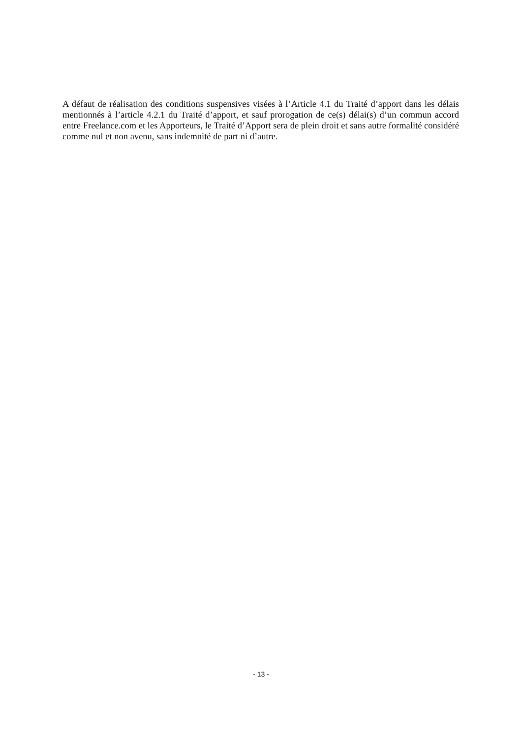A défaut de réalisation des conditions suspensives visées à l’Article 4.1 du Traité d’apport dans les délais mentionnés à l’article 4.2.1 du Traité d’apport, et sauf prorogation de ce(s) délai(s) d’un commun accord entre Freelance.com et les Apporteurs, le Traité d’Apport sera de plein droit et sans autre formalité considéré comme nul et non avenu, sans indemnité de part ni d’autre.
- 13 -